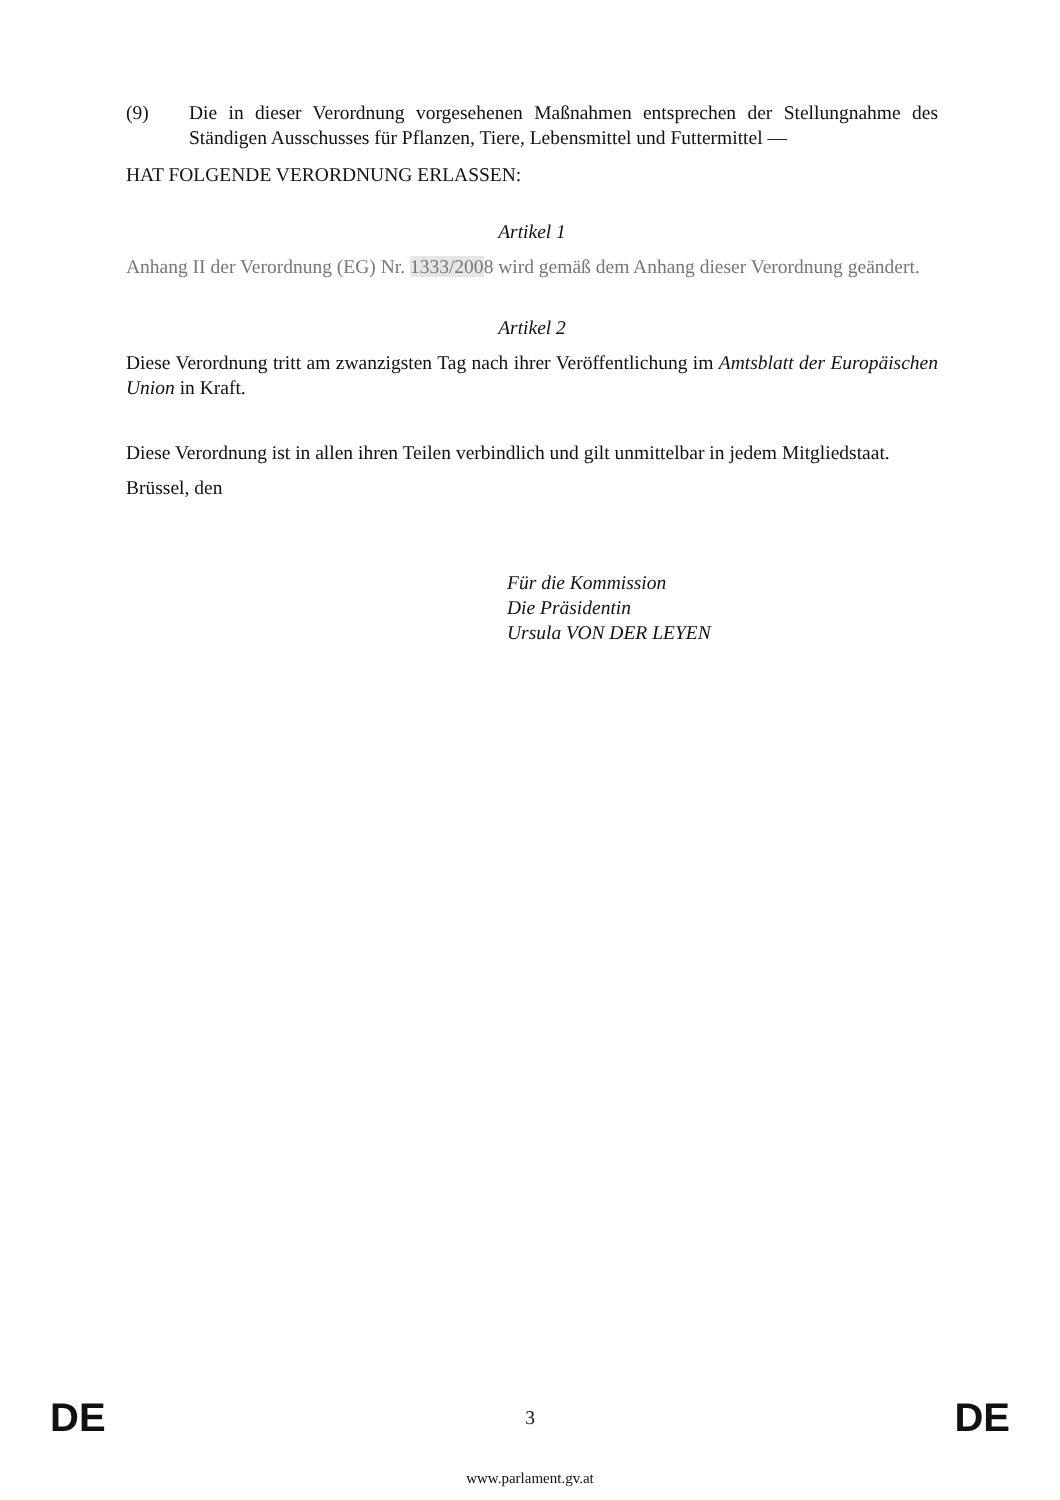(9) Die in dieser Verordnung vorgesehenen Maßnahmen entsprechen der Stellungnahme des Ständigen Ausschusses für Pflanzen, Tiere, Lebensmittel und Futtermittel —
HAT FOLGENDE VERORDNUNG ERLASSEN:
Artikel 1
Anhang II der Verordnung (EG) Nr. 1333/2008 wird gemäß dem Anhang dieser Verordnung geändert.
Artikel 2
Diese Verordnung tritt am zwanzigsten Tag nach ihrer Veröffentlichung im Amtsblatt der Europäischen Union in Kraft.
Diese Verordnung ist in allen ihren Teilen verbindlich und gilt unmittelbar in jedem Mitgliedstaat.
Brüssel, den
Für die Kommission
Die Präsidentin
Ursula VON DER LEYEN
DE 3 DE
www.parlament.gv.at